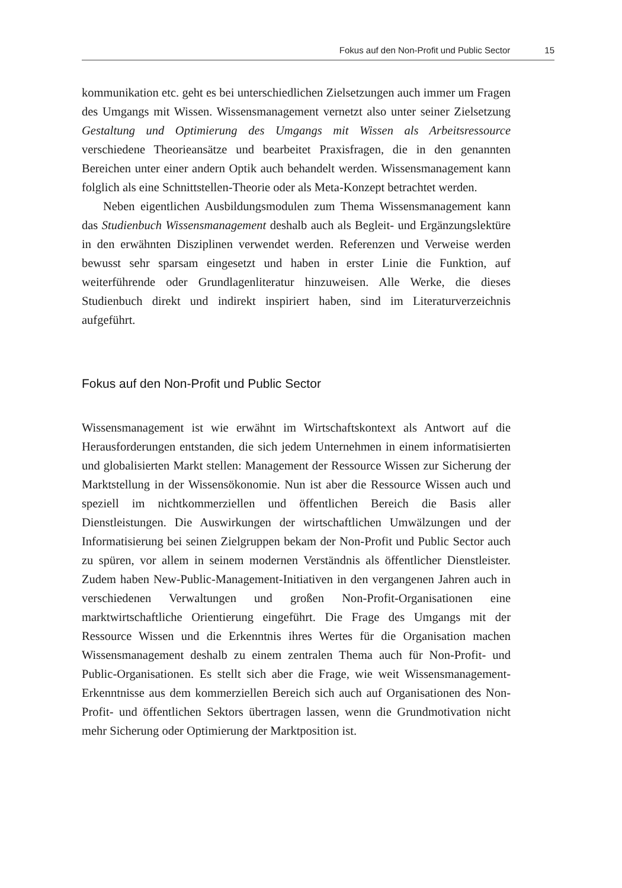Fokus auf den Non-Profit und Public Sector 15
kommunikation etc. geht es bei unterschiedlichen Zielsetzungen auch immer um Fragen des Umgangs mit Wissen. Wissensmanagement vernetzt also unter seiner Zielsetzung Gestaltung und Optimierung des Umgangs mit Wissen als Arbeitsressource verschiedene Theorieansätze und bearbeitet Praxisfragen, die in den genannten Bereichen unter einer andern Optik auch behandelt werden. Wissensmanagement kann folglich als eine Schnittstellen-Theorie oder als Meta-Konzept betrachtet werden.
Neben eigentlichen Ausbildungsmodulen zum Thema Wissensmanagement kann das Studienbuch Wissensmanagement deshalb auch als Begleit- und Ergänzungslektüre in den erwähnten Disziplinen verwendet werden. Referenzen und Verweise werden bewusst sehr sparsam eingesetzt und haben in erster Linie die Funktion, auf weiterführende oder Grundlagenliteratur hinzuweisen. Alle Werke, die dieses Studienbuch direkt und indirekt inspiriert haben, sind im Literaturverzeichnis aufgeführt.
Fokus auf den Non-Profit und Public Sector
Wissensmanagement ist wie erwähnt im Wirtschaftskontext als Antwort auf die Herausforderungen entstanden, die sich jedem Unternehmen in einem informatisierten und globalisierten Markt stellen: Management der Ressource Wissen zur Sicherung der Marktstellung in der Wissensökonomie. Nun ist aber die Ressource Wissen auch und speziell im nichtkommerziellen und öffentlichen Bereich die Basis aller Dienstleistungen. Die Auswirkungen der wirtschaftlichen Umwälzungen und der Informatisierung bei seinen Zielgruppen bekam der Non-Profit und Public Sector auch zu spüren, vor allem in seinem modernen Verständnis als öffentlicher Dienstleister. Zudem haben New-Public-Management-Initiativen in den vergangenen Jahren auch in verschiedenen Verwaltungen und großen Non-Profit-Organisationen eine marktwirtschaftliche Orientierung eingeführt. Die Frage des Umgangs mit der Ressource Wissen und die Erkenntnis ihres Wertes für die Organisation machen Wissensmanagement deshalb zu einem zentralen Thema auch für Non-Profit- und Public-Organisationen. Es stellt sich aber die Frage, wie weit Wissensmanagement-Erkenntnisse aus dem kommerziellen Bereich sich auch auf Organisationen des Non-Profit- und öffentlichen Sektors übertragen lassen, wenn die Grundmotivation nicht mehr Sicherung oder Optimierung der Marktposition ist.